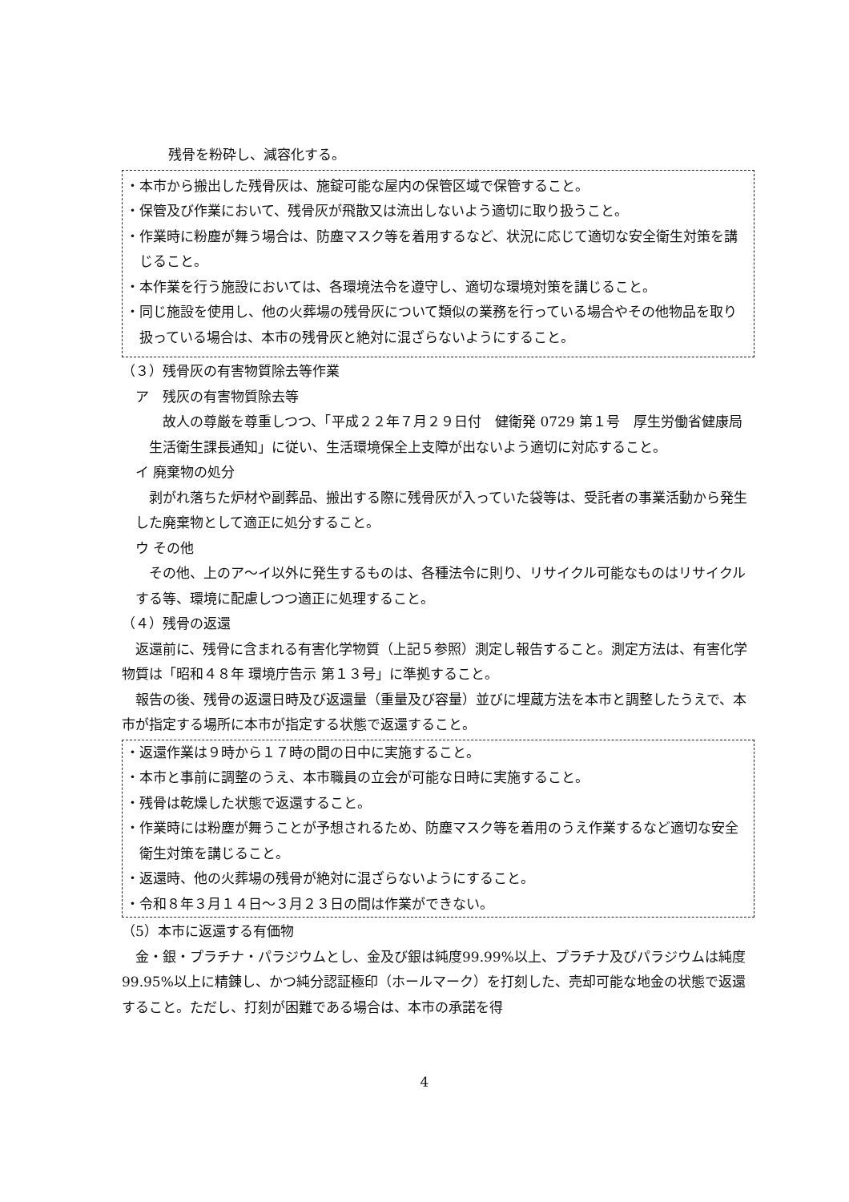残骨を粉砕し、減容化する。
・本市から搬出した残骨灰は、施錠可能な屋内の保管区域で保管すること。
・保管及び作業において、残骨灰が飛散又は流出しないよう適切に取り扱うこと。
・作業時に粉塵が舞う場合は、防塵マスク等を着用するなど、状況に応じて適切な安全衛生対策を講じること。
・本作業を行う施設においては、各環境法令を遵守し、適切な環境対策を講じること。
・同じ施設を使用し、他の火葬場の残骨灰について類似の業務を行っている場合やその他物品を取り扱っている場合は、本市の残骨灰と絶対に混ざらないようにすること。
（３）残骨灰の有害物質除去等作業
ア　残灰の有害物質除去等
　故人の尊厳を尊重しつつ、「平成２２年７月２９日付　健衛発 0729 第１号　厚生労働省健康局生活衛生課長通知」に従い、生活環境保全上支障が出ないよう適切に対応すること。
イ 廃棄物の処分
　剥がれ落ちた炉材や副葬品、搬出する際に残骨灰が入っていた袋等は、受託者の事業活動から発生した廃棄物として適正に処分すること。
ウ その他
　その他、上のア～イ以外に発生するものは、各種法令に則り、リサイクル可能なものはリサイクルする等、環境に配慮しつつ適正に処理すること。
（４）残骨の返還
　返還前に、残骨に含まれる有害化学物質（上記５参照）測定し報告すること。測定方法は、有害化学物質は「昭和４８年 環境庁告示 第１３号」に準拠すること。
　報告の後、残骨の返還日時及び返還量（重量及び容量）並びに埋蔵方法を本市と調整したうえで、本市が指定する場所に本市が指定する状態で返還すること。
・返還作業は９時から１７時の間の日中に実施すること。
・本市と事前に調整のうえ、本市職員の立会が可能な日時に実施すること。
・残骨は乾燥した状態で返還すること。
・作業時には粉塵が舞うことが予想されるため、防塵マスク等を着用のうえ作業するなど適切な安全衛生対策を講じること。
・返還時、他の火葬場の残骨が絶対に混ざらないようにすること。
・令和８年３月１４日～３月２３日の間は作業ができない。
（5）本市に返還する有価物
　金・銀・プラチナ・パラジウムとし、金及び銀は純度99.99%以上、プラチナ及びパラジウムは純度99.95%以上に精錬し、かつ純分認証極印（ホールマーク）を打刻した、売却可能な地金の状態で返還すること。ただし、打刻が困難である場合は、本市の承諾を得
4